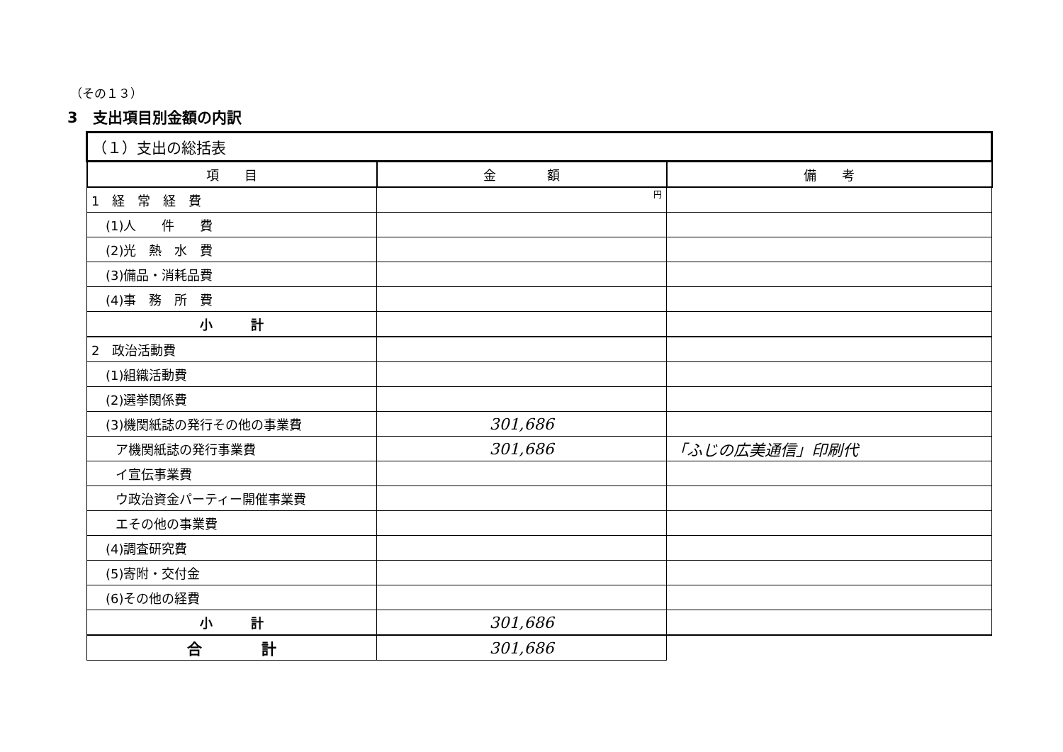（その１３）
3　支出項目別金額の内訳
| （１）支出の総括表 | | |
| --- | --- | --- |
| 項 目 | 金 額 | 備 考 |
| 1 経 常 経 費 | 円 | |
| (1)人 件 費 | | |
| (2)光 熱 水 費 | | |
| (3)備品・消耗品費 | | |
| (4)事 務 所 費 | | |
| 小 計 | | |
| 2 政治活動費 | | |
| (1)組織活動費 | | |
| (2)選挙関係費 | | |
| (3)機関紙誌の発行その他の事業費 | 301,686 | |
| ア機関紙誌の発行事業費 | 301,686 | 「ふじの広美通信」印刷代 |
| イ宣伝事業費 | | |
| ウ政治資金パーティー開催事業費 | | |
| エその他の事業費 | | |
| (4)調査研究費 | | |
| (5)寄附・交付金 | | |
| (6)その他の経費 | | |
| 小 計 | 301,686 | |
| 合 計 | 301,686 | |